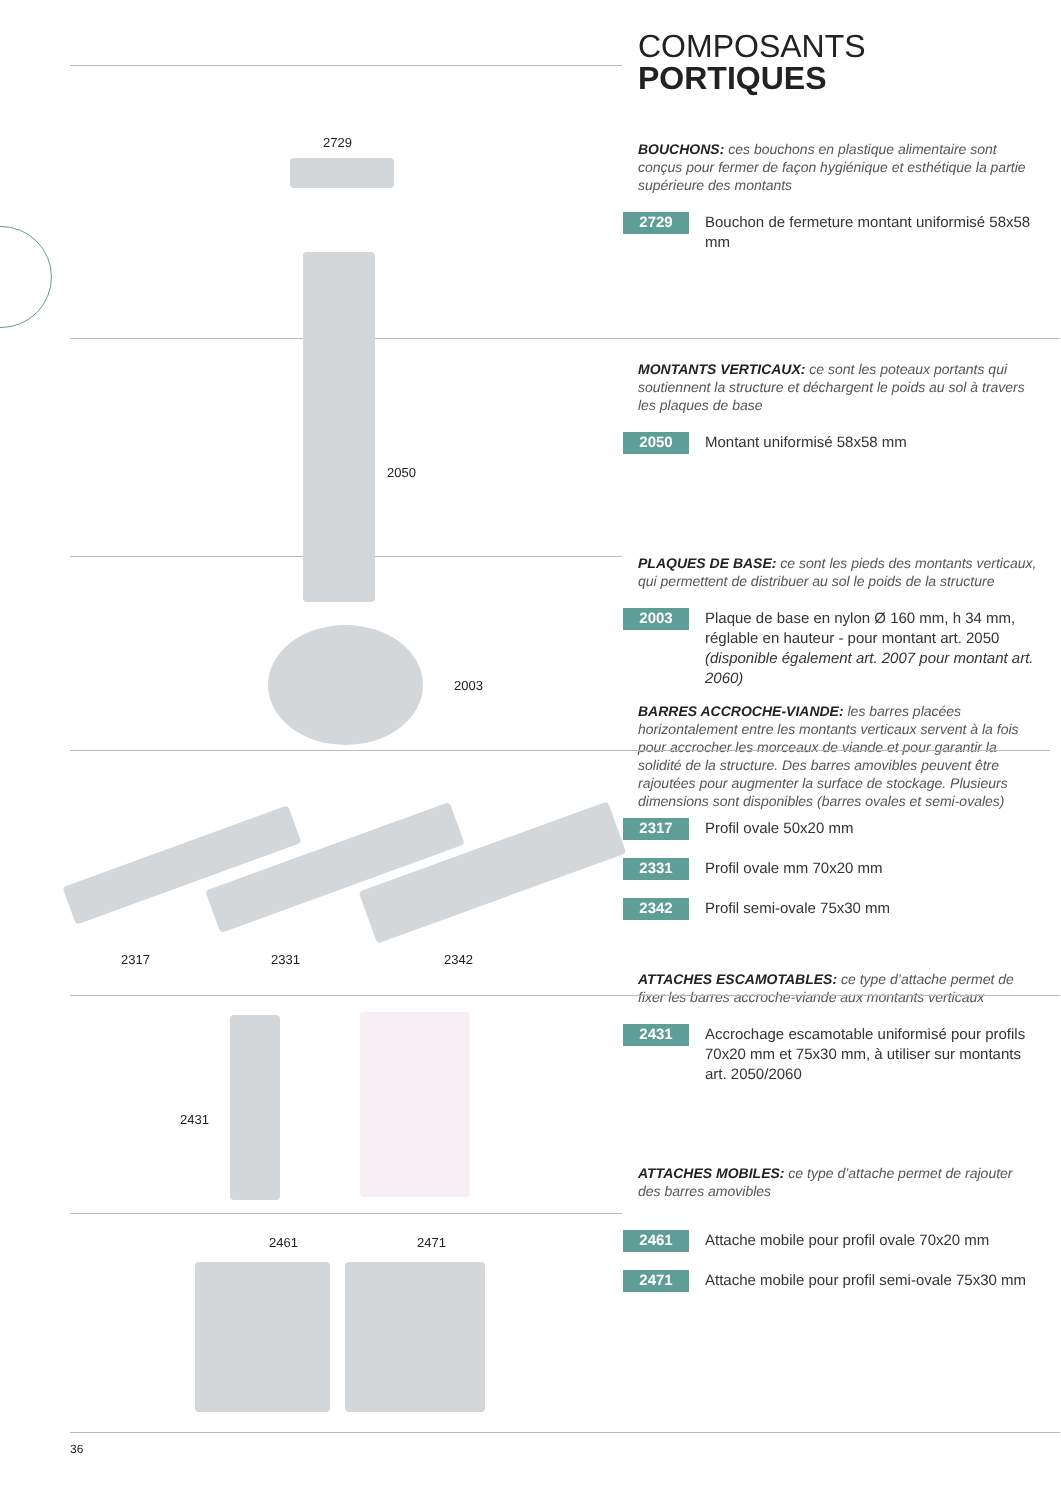2729
2050
2003
2317 2331 2342
2431
2461 2471
36
COMPOSANTS
PORTIQUES
BOUCHONS: ces bouchons en plastique alimentaire sont conçus pour fermer de façon hygiénique et esthétique la partie supérieure des montants
2729 Bouchon de fermeture montant uniformisé 58x58 mm
MONTANTS VERTICAUX: ce sont les poteaux portants qui soutiennent la structure et déchargent le poids au sol à travers les plaques de base
2050 Montant uniformisé 58x58 mm
PLAQUES DE BASE: ce sont les pieds des montants verticaux, qui permettent de distribuer au sol le poids de la structure
2003 Plaque de base en nylon Ø 160 mm, h 34 mm, réglable en hauteur - pour montant art. 2050 (disponible également art. 2007 pour montant art. 2060)
BARRES ACCROCHE-VIANDE: les barres placées horizontalement entre les montants verticaux servent à la fois pour accrocher les morceaux de viande et pour garantir la solidité de la structure. Des barres amovibles peuvent être rajoutées pour augmenter la surface de stockage. Plusieurs dimensions sont disponibles (barres ovales et semi-ovales)
2317 Profil ovale 50x20 mm
2331 Profil ovale mm 70x20 mm
2342 Profil semi-ovale 75x30 mm
ATTACHES ESCAMOTABLES: ce type d’attache permet de fixer les barres accroche-viande aux montants verticaux
2431 Accrochage escamotable uniformisé pour profils 70x20 mm et 75x30 mm, à utiliser sur montants art. 2050/2060
ATTACHES MOBILES: ce type d’attache permet de rajouter des barres amovibles
2461 Attache mobile pour profil ovale 70x20 mm
2471 Attache mobile pour profil semi-ovale 75x30 mm